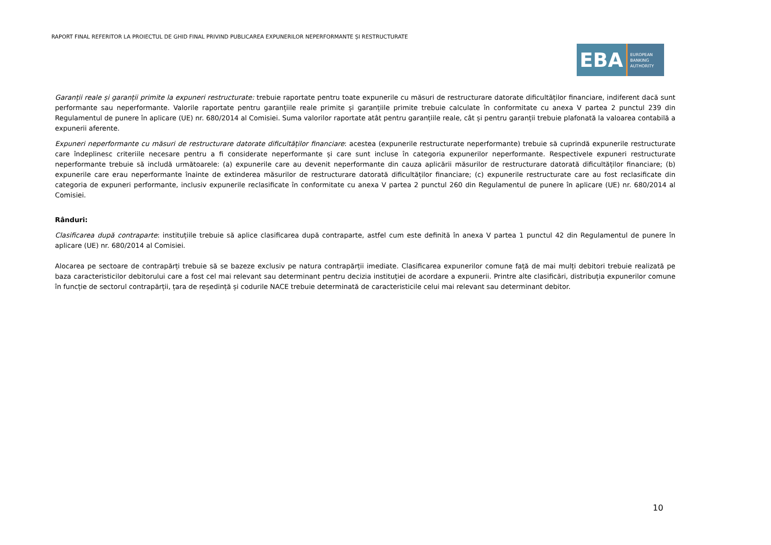RAPORT FINAL REFERITOR LA PROIECTUL DE GHID FINAL PRIVIND PUBLICAREA EXPUNERILOR NEPERFORMANTE ȘI RESTRUCTURATE
EBA
EUROPEAN
BANKING
AUTHORITY
Garanții reale și garanții primite la expuneri restructurate: trebuie raportate pentru toate expunerile cu măsuri de restructurare datorate dificultăților financiare, indiferent dacă sunt performante sau neperformante. Valorile raportate pentru garanțiile reale primite și garanțiile primite trebuie calculate în conformitate cu anexa V partea 2 punctul 239 din Regulamentul de punere în aplicare (UE) nr. 680/2014 al Comisiei. Suma valorilor raportate atât pentru garanțiile reale, cât și pentru garanții trebuie plafonată la valoarea contabilă a expunerii aferente.
Expuneri neperformante cu măsuri de restructurare datorate dificultăților financiare: acestea (expunerile restructurate neperformante) trebuie să cuprindă expunerile restructurate care îndeplinesc criteriile necesare pentru a fi considerate neperformante și care sunt incluse în categoria expunerilor neperformante. Respectivele expuneri restructurate neperformante trebuie să includă următoarele: (a) expunerile care au devenit neperformante din cauza aplicării măsurilor de restructurare datorată dificultăților financiare; (b) expunerile care erau neperformante înainte de extinderea măsurilor de restructurare datorată dificultăților financiare; (c) expunerile restructurate care au fost reclasificate din categoria de expuneri performante, inclusiv expunerile reclasificate în conformitate cu anexa V partea 2 punctul 260 din Regulamentul de punere în aplicare (UE) nr. 680/2014 al Comisiei.
Rânduri:
Clasificarea după contraparte: instituțiile trebuie să aplice clasificarea după contraparte, astfel cum este definită în anexa V partea 1 punctul 42 din Regulamentul de punere în aplicare (UE) nr. 680/2014 al Comisiei.
Alocarea pe sectoare de contrapărți trebuie să se bazeze exclusiv pe natura contrapărții imediate. Clasificarea expunerilor comune față de mai mulți debitori trebuie realizată pe baza caracteristicilor debitorului care a fost cel mai relevant sau determinant pentru decizia instituției de acordare a expunerii. Printre alte clasificări, distribuția expunerilor comune în funcție de sectorul contrapărții, țara de reședință și codurile NACE trebuie determinată de caracteristicile celui mai relevant sau determinant debitor.
10